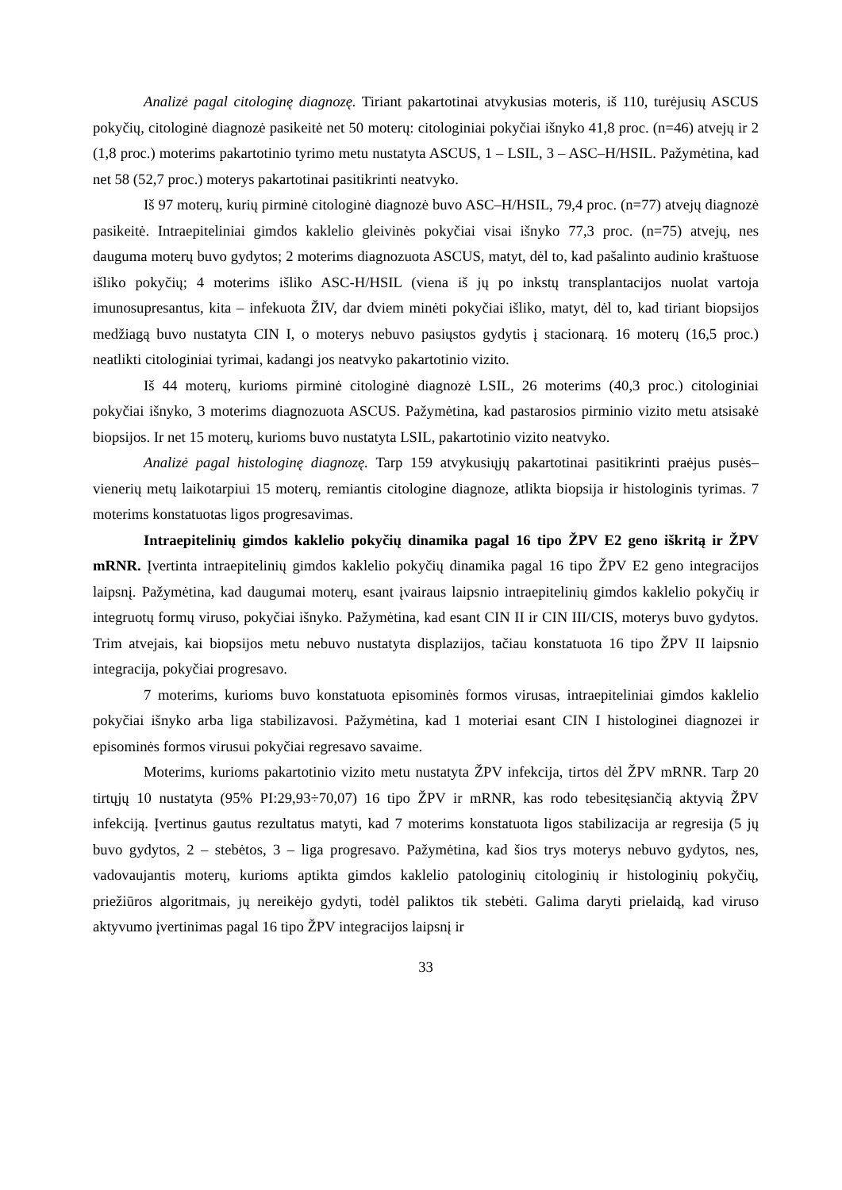Analizė pagal citologinę diagnozę. Tiriant pakartotinai atvykusias moteris, iš 110, turėjusių ASCUS pokyčių, citologinė diagnozė pasikeitė net 50 moterų: citologiniai pokyčiai išnyko 41,8 proc. (n=46) atvejų ir 2 (1,8 proc.) moterims pakartotinio tyrimo metu nustatyta ASCUS, 1 – LSIL, 3 – ASC–H/HSIL. Pažymėtina, kad net 58 (52,7 proc.) moterys pakartotinai pasitikrinti neatvyko.
Iš 97 moterų, kurių pirminė citologinė diagnozė buvo ASC–H/HSIL, 79,4 proc. (n=77) atvejų diagnozė pasikeitė. Intraepiteliniai gimdos kaklelio gleivinės pokyčiai visai išnyko 77,3 proc. (n=75) atvejų, nes dauguma moterų buvo gydytos; 2 moterims diagnozuota ASCUS, matyt, dėl to, kad pašalinto audinio kraštuose išliko pokyčių; 4 moterims išliko ASC-H/HSIL (viena iš jų po inkstų transplantacijos nuolat vartoja imunosupresantus, kita – infekuota ŽIV, dar dviem minėti pokyčiai išliko, matyt, dėl to, kad tiriant biopsijos medžiagą buvo nustatyta CIN I, o moterys nebuvo pasiųstos gydytis į stacionarą. 16 moterų (16,5 proc.) neatlikti citologiniai tyrimai, kadangi jos neatvyko pakartotinio vizito.
Iš 44 moterų, kurioms pirminė citologinė diagnozė LSIL, 26 moterims (40,3 proc.) citologiniai pokyčiai išnyko, 3 moterims diagnozuota ASCUS. Pažymėtina, kad pastarosios pirminio vizito metu atsisakė biopsijos. Ir net 15 moterų, kurioms buvo nustatyta LSIL, pakartotinio vizito neatvyko.
Analizė pagal histologinę diagnozę. Tarp 159 atvykusiųjų pakartotinai pasitikrinti praėjus pusės–vienerių metų laikotarpiui 15 moterų, remiantis citologine diagnoze, atlikta biopsija ir histologinis tyrimas. 7 moterims konstatuotas ligos progresavimas.
Intraepitelinių gimdos kaklelio pokyčių dinamika pagal 16 tipo ŽPV E2 geno iškritą ir ŽPV mRNR. Įvertinta intraepitelinių gimdos kaklelio pokyčių dinamika pagal 16 tipo ŽPV E2 geno integracijos laipsnį. Pažymėtina, kad daugumai moterų, esant įvairaus laipsnio intraepitelinių gimdos kaklelio pokyčių ir integruotų formų viruso, pokyčiai išnyko. Pažymėtina, kad esant CIN II ir CIN III/CIS, moterys buvo gydytos. Trim atvejais, kai biopsijos metu nebuvo nustatyta displazijos, tačiau konstatuota 16 tipo ŽPV II laipsnio integracija, pokyčiai progresavo.
7 moterims, kurioms buvo konstatuota episominės formos virusas, intraepiteliniai gimdos kaklelio pokyčiai išnyko arba liga stabilizavosi. Pažymėtina, kad 1 moteriai esant CIN I histologinei diagnozei ir episominės formos virusui pokyčiai regresavo savaime.
Moterims, kurioms pakartotinio vizito metu nustatyta ŽPV infekcija, tirtos dėl ŽPV mRNR. Tarp 20 tirtųjų 10 nustatyta (95% PI:29,93÷70,07) 16 tipo ŽPV ir mRNR, kas rodo tebesitęsiančią aktyvią ŽPV infekciją. Įvertinus gautus rezultatus matyti, kad 7 moterims konstatuota ligos stabilizacija ar regresija (5 jų buvo gydytos, 2 – stebėtos, 3 – liga progresavo. Pažymėtina, kad šios trys moterys nebuvo gydytos, nes, vadovaujantis moterų, kurioms aptikta gimdos kaklelio patologinių citologinių ir histologinių pokyčių, priežiūros algoritmais, jų nereikėjo gydyti, todėl paliktos tik stebėti. Galima daryti prielaidą, kad viruso aktyvumo įvertinimas pagal 16 tipo ŽPV integracijos laipsnį ir
33